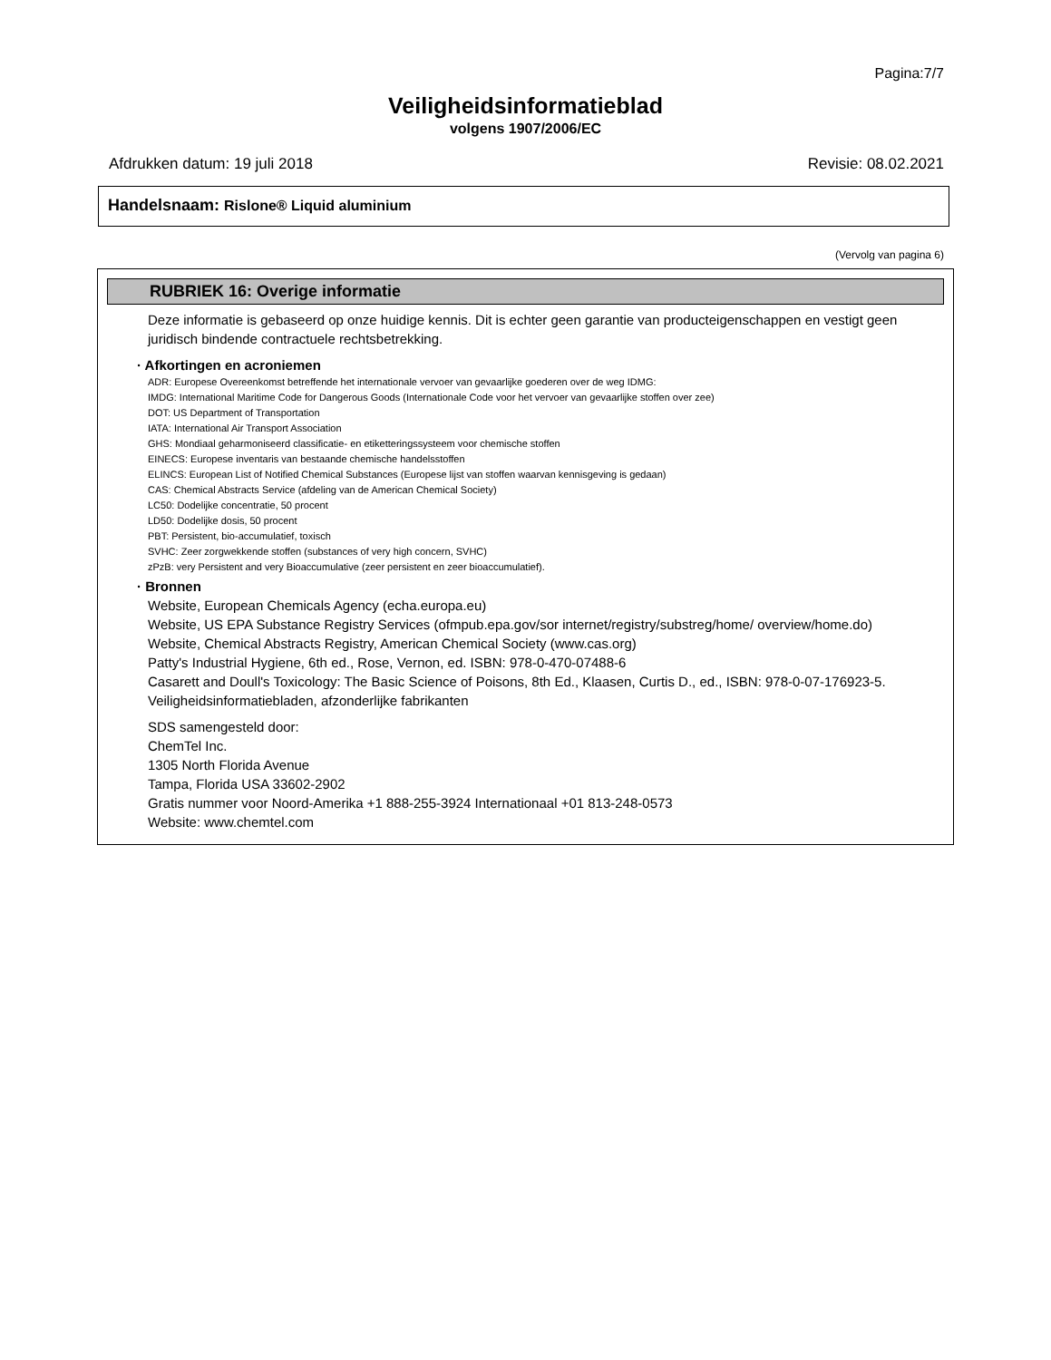Pagina:7/7
Veiligheidsinformatieblad
volgens 1907/2006/EC
Afdrukken datum: 19 juli 2018 Revisie: 08.02.2021
Handelsnaam: Rislone® Liquid aluminium
(Vervolg van pagina 6)
RUBRIEK 16: Overige informatie
Deze informatie is gebaseerd op onze huidige kennis. Dit is echter geen garantie van producteigenschappen en vestigt geen juridisch bindende contractuele rechtsbetrekking.
· Afkortingen en acroniemen
ADR: Europese Overeenkomst betreffende het internationale vervoer van gevaarlijke goederen over de weg IDMG:
IMDG: International Maritime Code for Dangerous Goods (Internationale Code voor het vervoer van gevaarlijke stoffen over zee)
DOT: US Department of Transportation
IATA: International Air Transport Association
GHS: Mondiaal geharmoniseerd classificatie- en etiketteringssysteem voor chemische stoffen
EINECS: Europese inventaris van bestaande chemische handelsstoffen
ELINCS: European List of Notified Chemical Substances (Europese lijst van stoffen waarvan kennisgeving is gedaan)
CAS: Chemical Abstracts Service (afdeling van de American Chemical Society)
LC50: Dodelijke concentratie, 50 procent
LD50: Dodelijke dosis, 50 procent
PBT: Persistent, bio-accumulatief, toxisch
SVHC: Zeer zorgwekkende stoffen (substances of very high concern, SVHC)
zPzB: very Persistent and very Bioaccumulative (zeer persistent en zeer bioaccumulatief).
· Bronnen
Website, European Chemicals Agency (echa.europa.eu)
Website, US EPA Substance Registry Services (ofmpub.epa.gov/sor internet/registry/substreg/home/ overview/home.do)
Website, Chemical Abstracts Registry, American Chemical Society (www.cas.org)
Patty's Industrial Hygiene, 6th ed., Rose, Vernon, ed. ISBN: 978-0-470-07488-6
Casarett and Doull's Toxicology: The Basic Science of Poisons, 8th Ed., Klaasen, Curtis D., ed., ISBN: 978-0-07-176923-5.
Veiligheidsinformatiebladen, afzonderlijke fabrikanten
SDS samengesteld door:
ChemTel Inc.
1305 North Florida Avenue
Tampa, Florida USA 33602-2902
Gratis nummer voor Noord-Amerika +1 888-255-3924 Internationaal +01 813-248-0573
Website: www.chemtel.com